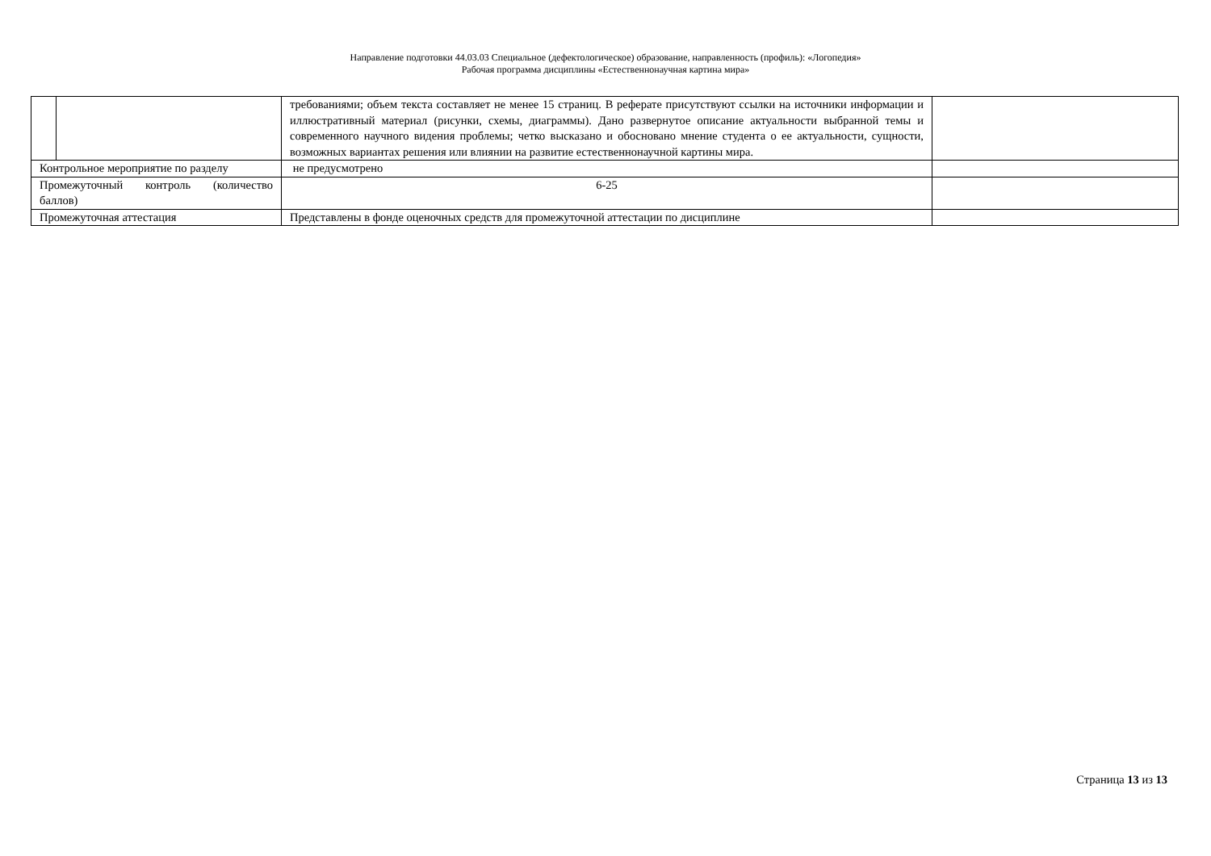Направление подготовки 44.03.03 Специальное (дефектологическое) образование, направленность (профиль): «Логопедия»
Рабочая программа дисциплины «Естественнонаучная картина мира»
| | | требованиями; объем текста составляет не менее 15 страниц. В реферате присутствуют ссылки на источники информации и иллюстративный материал (рисунки, схемы, диаграммы). Дано развернутое описание актуальности выбранной темы и современного научного видения проблемы; четко высказано и обосновано мнение студента о ее актуальности, сущности, возможных вариантах решения или влиянии на развитие естественнонаучной картины мира. | |
| Контрольное мероприятие по разделу | | не предусмотрено | |
| Промежуточный контроль (количество баллов) | | 6-25 | |
| Промежуточная аттестация | | Представлены в фонде оценочных средств для промежуточной аттестации по дисциплине | |
Страница 13 из 13